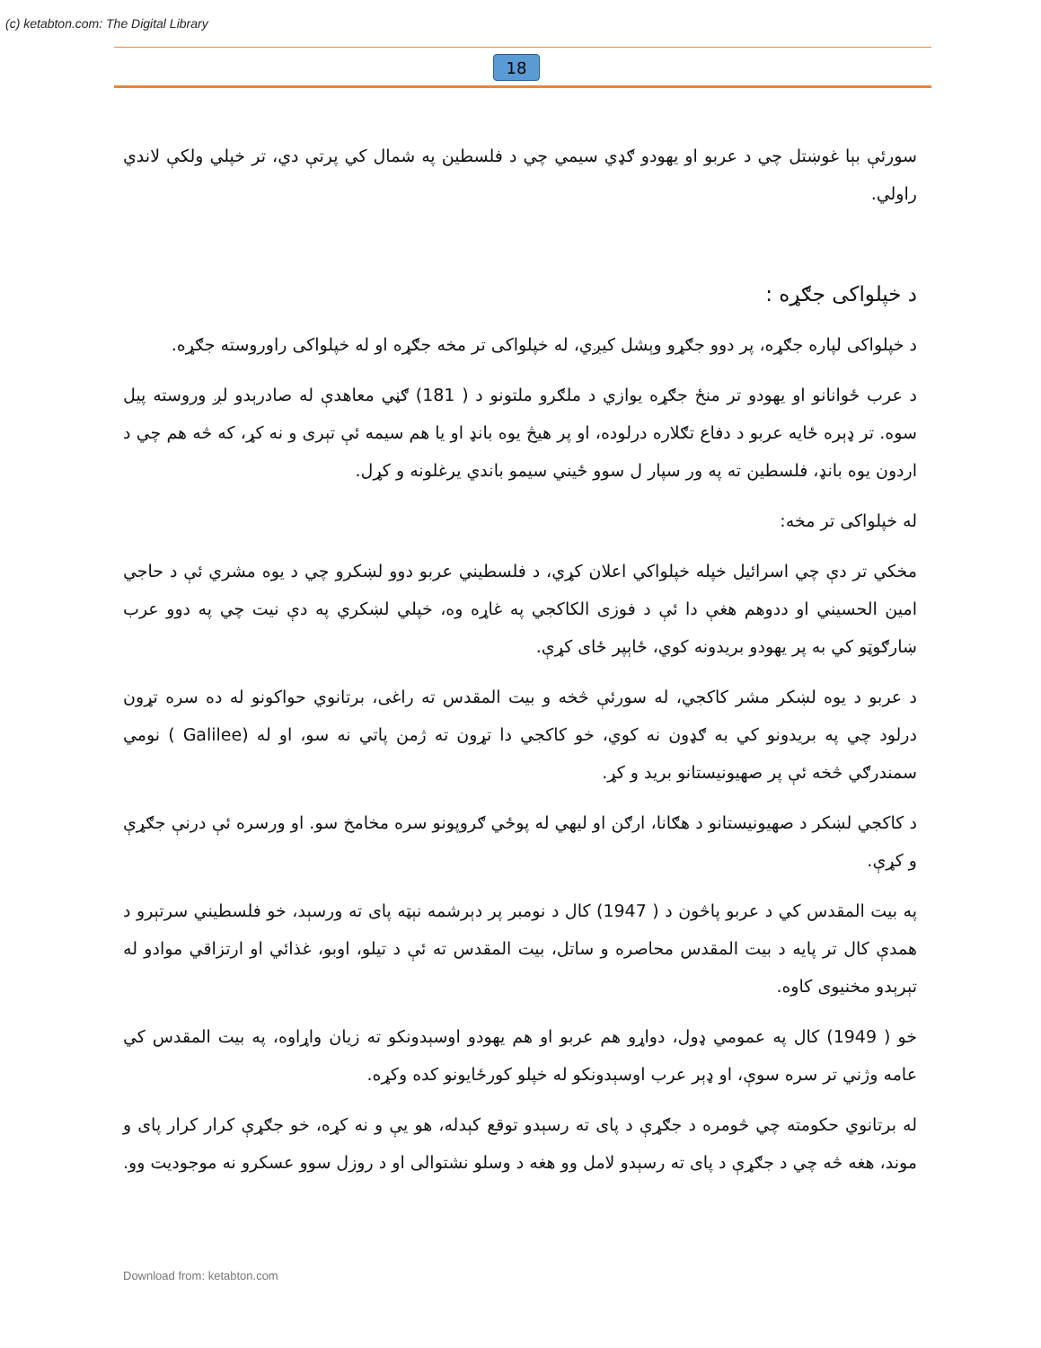(c) ketabton.com: The Digital Library
18
سورئې بېا غوښتل چي د عربو او يهودو ګډي سيمي چي د فلسطين په شمال کي پرتې دي، تر خپلي ولکې لاندي راولي.
د خپلواکی جګړه :
د خپلواکی لپاره جګړه، پر دوو جګړو وېشل کيږي، له خپلواکی تر مخه جګړه او له خپلواکی راوروسته جګړه.
د عرب ځوانانو او يهودو تر منځ جګړه يوازي د ملګرو ملتونو د ( 181) ګڼي معاهدې له صادرېدو لږ وروسته پيل سوه. تر ډېره ځايه عربو د دفاع تګلاره درلوده، او پر هيڅ يوه بانډ او يا هم سيمه ئې تېری و نه کړ، که څه هم چي د اردون يوه بانډ، فلسطين ته په ور سپار ل سوو ځيني سيمو باندي يرغلونه و کړل.
له خپلواکی تر مخه:
مخکي تر دې چي اسرائيل خپله خپلواکي اعلان کړي، د فلسطيني عربو دوو لښکرو چي د يوه مشري ئې د حاجي امين الحسيني او ددوهم هغې دا ئې د فوزی الکاکجي په غاړه وه، خپلي لښکري په دې نيت چي په دوو عرب ښارګوټو کي به پر يهودو بريدونه کوي، ځاېپر ځای کړې.
د عربو د يوه لښکر مشر کاکجي، له سورئې څخه و بيت المقدس ته راغی، برتانوي حواکونو له ده سره تړون درلود چي په بريدونو کي به ګډون نه کوي، خو کاکجي دا تړون ته ژمن پاتي نه سو، او له (Galilee ) نومي سمندرګي څخه ئې پر صهيونيستانو بريد و کړ.
د کاکجي لښکر د صهيونيستانو د هګانا، ارګن او ليهي له پوځي ګروپونو سره مخامخ سو. او ورسره ئې درنې جګړې و کړې.
په بيت المقدس کي د عربو پاڅون د ( 1947) کال د نومبر پر دېرشمه نېټه پای ته ورسېد، خو فلسطيني سرتېرو د همدې کال تر پايه د بيت المقدس محاصره و ساتل، بيت المقدس ته ئې د تيلو، اوبو، غذائي او ارتزاقي موادو له تېرېدو مخنيوی کاوه.
خو ( 1949) کال په عمومي ډول، دواړو هم عربو او هم يهودو اوسېدونکو ته زيان واړاوه، په بيت المقدس کي عامه وژني تر سره سوې، او ډېر عرب اوسېدونکو له خپلو کورځايونو کده وکړه.
له برتانوي حکومته چي څومره د جګړې د پای ته رسېدو توقع کېدله، هو يې و نه کړه، خو جګړې کرار کرار پای و موند، هغه څه چي د جګړې د پای ته رسېدو لامل وو هغه د وسلو نشتوالی او د روزل سوو عسکرو نه موجوديت وو.
Download from: ketabton.com